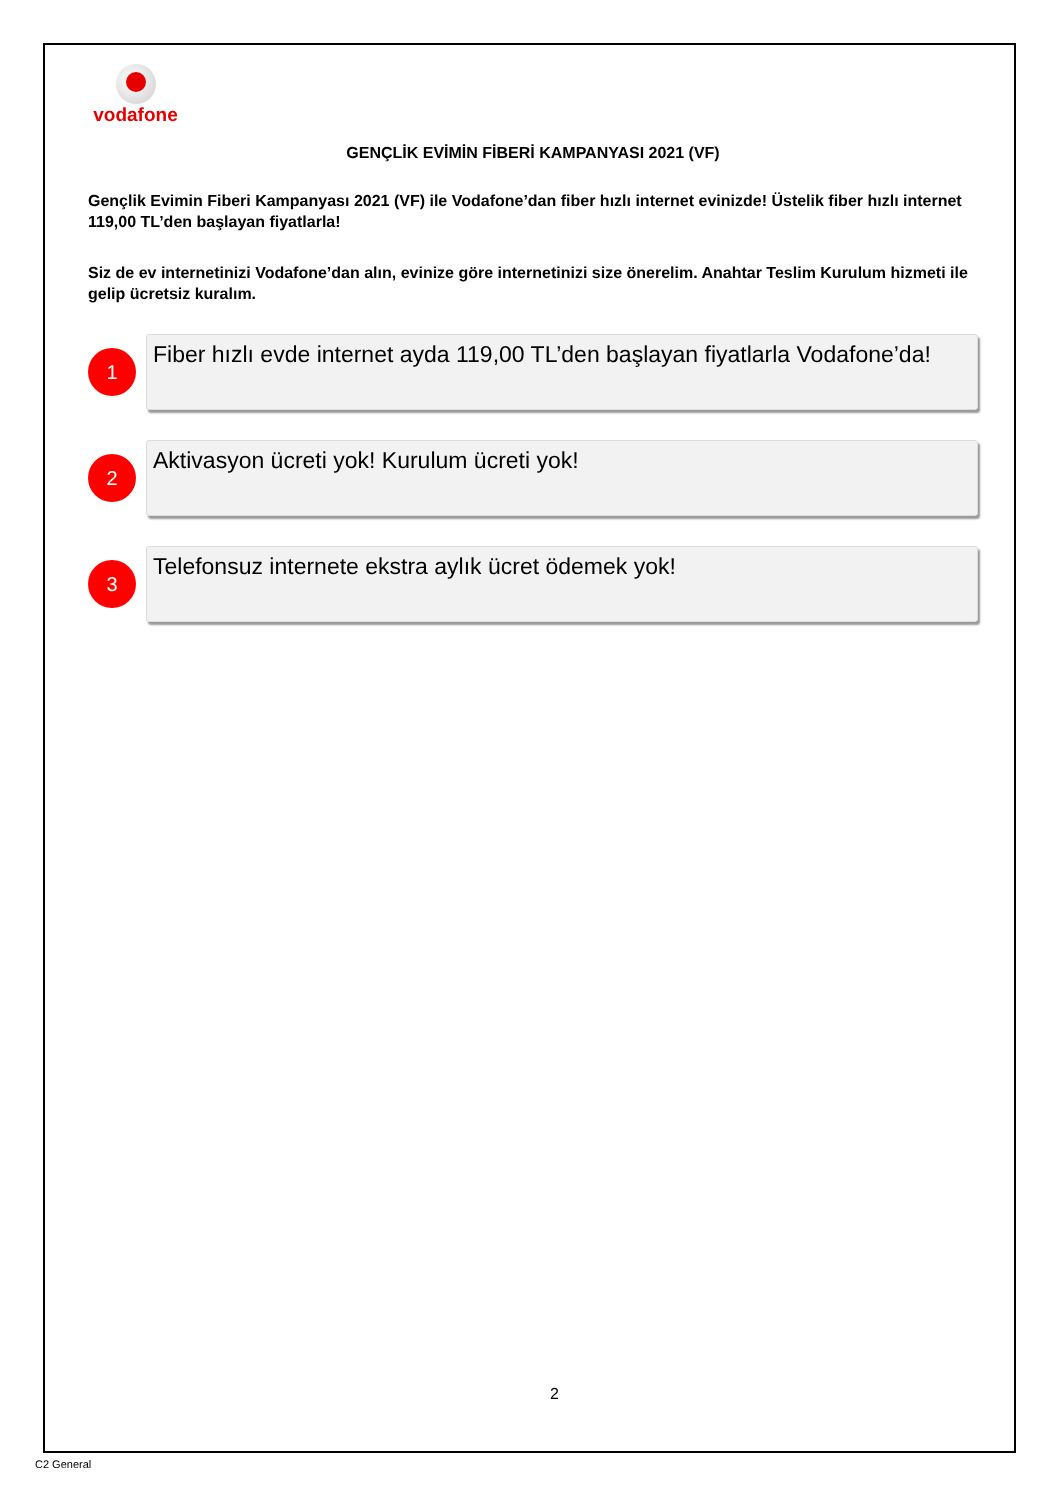vodafone
GENÇLİK EVİMİN FİBERİ KAMPANYASI 2021 (VF)
Gençlik Evimin Fiberi Kampanyası 2021 (VF) ile Vodafone’dan fiber hızlı internet evinizde! Üstelik fiber hızlı internet 119,00 TL’den başlayan fiyatlarla!
Siz de ev internetinizi Vodafone’dan alın, evinize göre internetinizi size önerelim. Anahtar Teslim Kurulum hizmeti ile gelip ücretsiz kuralım.
1
Fiber hızlı evde internet ayda 119,00 TL’den başlayan fiyatlarla Vodafone’da!
2
Aktivasyon ücreti yok! Kurulum ücreti yok!
3
Telefonsuz internete ekstra aylık ücret ödemek yok!
2
C2 General